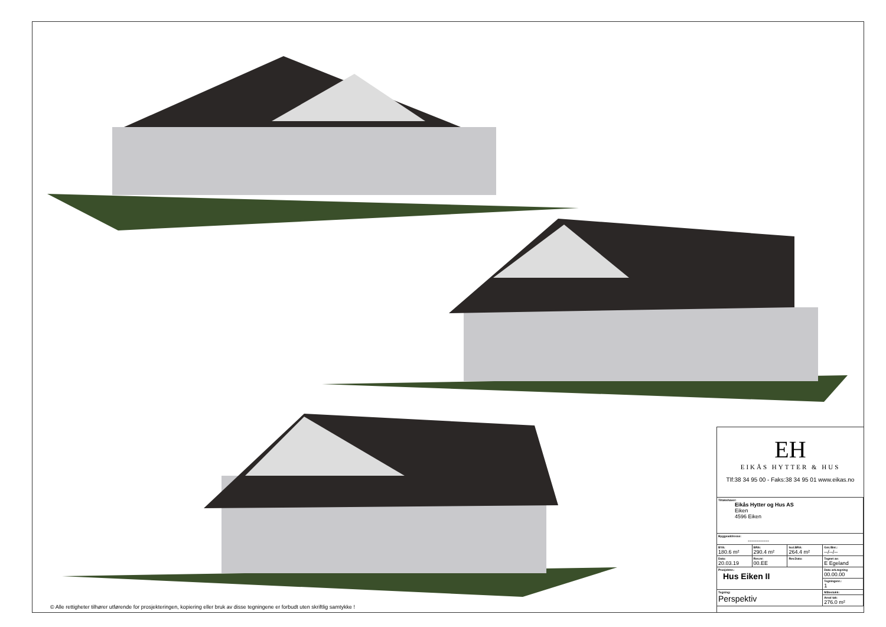EH
EIKÅS HYTTER & HUS
Tlf:38 34 95 00 - Faks:38 34 95 01 www.eikas.no
| Tiltakshaver: Eikås Hytter og Hus AS Eiken 4596 Eiken | | | |
| Byggeaddresse: ------------ | | | |
| BYA: 180.6 m² | BRA: 290.4 m² | Isol.BRA: 264.4 m² | Gnr./Bnr.: --/--/-- |
| Dato: 20.03.19 | Rev.nr: 00.EE | Rev.Dato: | Tegnet av: E Egeland |
| Prosjektnr.: Hus Eiken II | | | Dato arb.tegning 00.00.00 |
| | | | Tegningsnr.: 1 |
| Tegning: Perspektiv | | | Målestokk: |
| | | | Areal tak: 276.0 m² |
© Alle rettigheter tilhører utførende for prosjekteringen, kopiering eller bruk av disse tegningene er forbudt uten skriftlig samtykke !